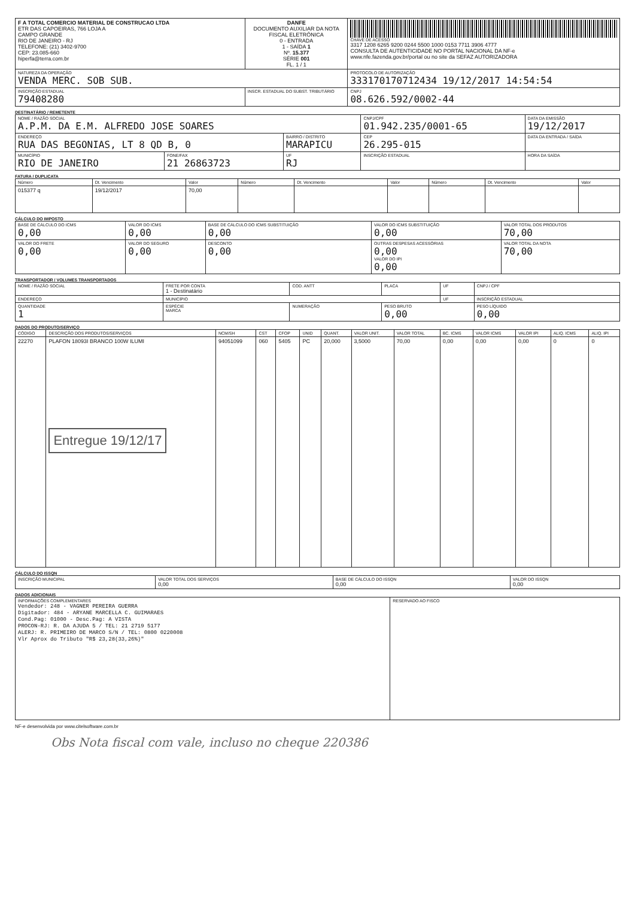| F A TOTAL COMERCIO MATERIAL DE CONSTRUCAO LTDA ETR DAS CAPOEIRAS, 766 LOJA A CAMPO GRANDE RIO DE JANEIRO - RJ TELEFONE: (21) 3402-9700 CEP: 23.085-660 hiperfa@terra.com.br | DANFE DOCUMENTO AUXILIAR DA NOTA FISCAL ELETRÔNICA 0 - ENTRADA 1 - SAÍDA 1 Nº. 15.377 SÉRIE 001 FL. 1 / 1 | CHAVE DE ACESSO 3317 1208 6265 9200 0244 5500 1000 0153 7711 3906 4777 CONSULTA DE AUTENTICIDADE NO PORTAL NACIONAL DA NF-e www.nfe.fazenda.gov.br/portal ou no site da SEFAZ AUTORIZADORA |
| NATUREZA DA OPERAÇÃO VENDA MERC. SOB SUB. | | PROTOCOLO DE AUTORIZAÇÃO 333170170712434 19/12/2017 14:54:54 |
| INSCRIÇÃO ESTADUAL 79408280 | INSCR. ESTADUAL DO SUBST. TRIBUTÁRIO | CNPJ 08.626.592/0002-44 |
DESTINATÁRIO / REMETENTE
| NOME / RAZÃO SOCIAL A.P.M. DA E.M. ALFREDO JOSE SOARES | | | CNPJ/CPF 01.942.235/0001-65 | DATA DA EMISSÃO 19/12/2017 |
| ENDEREÇO RUA DAS BEGONIAS, LT 8 QD B, 0 | | BAIRRO / DISTRITO MARAPICU | CEP 26.295-015 | DATA DA ENTRADA / SAÍDA |
| MUNICÍPIO RIO DE JANEIRO | FONE/FAX 21 26863723 | UF RJ | INSCRIÇÃO ESTADUAL | HORA DA SAÍDA |
FATURA / DUPLICATA
| Número | Dt. Vencimento | Valor | Número | Dt. Vencimento | Valor | Número | Dt. Vencimento | Valor |
| --- | --- | --- | --- | --- | --- | --- | --- | --- |
| 015377 q | 19/12/2017 | 70,00 | | | | | | |
CÁLCULO DO IMPOSTO
| BASE DE CÁLCULO DO ICMS 0,00 | VALOR DO ICMS 0,00 | BASE DE CÁLCULO DO ICMS SUBSTITUIÇÃO 0,00 | VALOR DO ICMS SUBSTITUIÇÃO 0,00 | VALOR TOTAL DOS PRODUTOS 70,00 |
| VALOR DO FRETE 0,00 | VALOR DO SEGURO 0,00 | DESCONTO 0,00 | OUTRAS DESPESAS ACESSÓRIAS 0,00 VALOR DO IPI 0,00 | VALOR TOTAL DA NOTA 70,00 |
TRANSPORTADOR / VOLUMES TRANSPORTADOS
| NOME / RAZÃO SOCIAL | FRETE POR CONTA 1 - Destinatário | COD. ANTT | PLACA | UF | CNPJ / CPF |
| ENDEREÇO | MUNICÍPIO | | | UF | INSCRIÇÃO ESTADUAL |
| QUANTIDADE 1 | ESPÉCIE MARCA | NUMERAÇÃO | PESO BRUTO 0,00 | | PESO LÍQUIDO 0,00 |
DADOS DO PRODUTO/SERVIÇO
| CÓDIGO | DESCRIÇÃO DOS PRODUTOS/SERVIÇOS | NCM/SH | CST | CFOP | UNID | QUANT. | VALOR UNIT. | VALOR TOTAL | BC. ICMS | VALOR ICMS | VALOR IPI | ALIQ. ICMS | ALIQ. IPI |
| --- | --- | --- | --- | --- | --- | --- | --- | --- | --- | --- | --- | --- | --- |
| 22270 | PLAFON 18093I BRANCO 100W ILUMI Entregue 19/12/17 | 94051099 | 060 | 5405 | PC | 20,000 | 3,5000 | 70,00 | 0,00 | 0,00 | 0,00 | 0 | 0 |
CÁLCULO DO ISSQN
| INSCRIÇÃO MUNICIPAL | VALOR TOTAL DOS SERVIÇOS 0,00 | BASE DE CÁLCULO DO ISSQN 0,00 | VALOR DO ISSQN 0,00 |
DADOS ADICIONAIS
| INFORMAÇÕES COMPLEMENTARES Vendedor: 248 - VAGNER PEREIRA GUERRA Digitador: 484 - ARYANE MARCELLA C. GUIMARAES Cond.Pag: 01000 - Desc.Pag: A VISTA PROCON-RJ: R. DA AJUDA 5 / TEL: 21 2719 5177 ALERJ: R. PRIMEIRO DE MARCO S/N / TEL: 0800 0220008 Vlr Aprox do Tributo "R$ 23,28(33,26%)" | RESERVADO AO FISCO |
NF-e desenvolvida por www.citelsoftware.com.br
Obs Nota fiscal com vale, incluso no cheque 220386